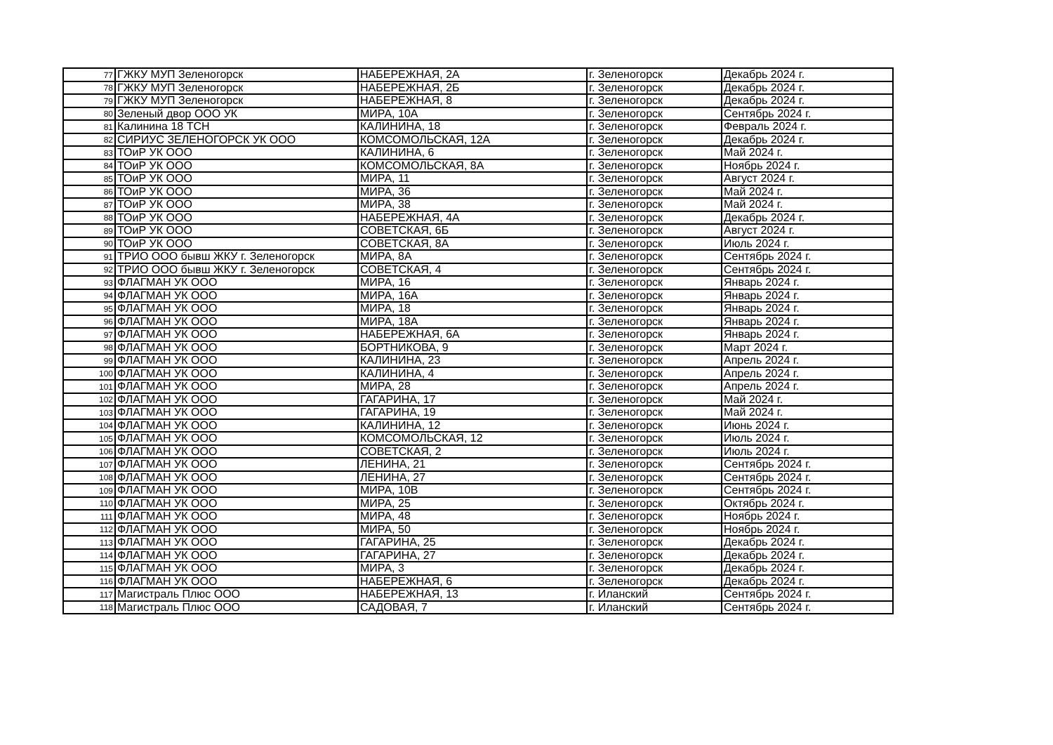| 77 | ГЖКУ МУП Зеленогорск | НАБЕРЕЖНАЯ, 2А | г. Зеленогорск | Декабрь 2024 г. |
| 78 | ГЖКУ МУП Зеленогорск | НАБЕРЕЖНАЯ, 2Б | г. Зеленогорск | Декабрь 2024 г. |
| 79 | ГЖКУ МУП Зеленогорск | НАБЕРЕЖНАЯ, 8 | г. Зеленогорск | Декабрь 2024 г. |
| 80 | Зеленый двор ООО УК | МИРА, 10А | г. Зеленогорск | Сентябрь 2024 г. |
| 81 | Калинина 18 ТСН | КАЛИНИНА, 18 | г. Зеленогорск | Февраль 2024 г. |
| 82 | СИРИУС ЗЕЛЕНОГОРСК УК ООО | КОМСОМОЛЬСКАЯ, 12А | г. Зеленогорск | Декабрь 2024 г. |
| 83 | ТОиР УК ООО | КАЛИНИНА, 6 | г. Зеленогорск | Май 2024 г. |
| 84 | ТОиР УК ООО | КОМСОМОЛЬСКАЯ, 8А | г. Зеленогорск | Ноябрь 2024 г. |
| 85 | ТОиР УК ООО | МИРА, 11 | г. Зеленогорск | Август 2024 г. |
| 86 | ТОиР УК ООО | МИРА, 36 | г. Зеленогорск | Май 2024 г. |
| 87 | ТОиР УК ООО | МИРА, 38 | г. Зеленогорск | Май 2024 г. |
| 88 | ТОиР УК ООО | НАБЕРЕЖНАЯ, 4А | г. Зеленогорск | Декабрь 2024 г. |
| 89 | ТОиР УК ООО | СОВЕТСКАЯ, 6Б | г. Зеленогорск | Август 2024 г. |
| 90 | ТОиР УК ООО | СОВЕТСКАЯ, 8А | г. Зеленогорск | Июль 2024 г. |
| 91 | ТРИО ООО бывш ЖКУ г. Зеленогорск | МИРА, 8А | г. Зеленогорск | Сентябрь 2024 г. |
| 92 | ТРИО ООО бывш ЖКУ г. Зеленогорск | СОВЕТСКАЯ, 4 | г. Зеленогорск | Сентябрь 2024 г. |
| 93 | ФЛАГМАН УК ООО | МИРА, 16 | г. Зеленогорск | Январь 2024 г. |
| 94 | ФЛАГМАН УК ООО | МИРА, 16А | г. Зеленогорск | Январь 2024 г. |
| 95 | ФЛАГМАН УК ООО | МИРА, 18 | г. Зеленогорск | Январь 2024 г. |
| 96 | ФЛАГМАН УК ООО | МИРА, 18А | г. Зеленогорск | Январь 2024 г. |
| 97 | ФЛАГМАН УК ООО | НАБЕРЕЖНАЯ, 6А | г. Зеленогорск | Январь 2024 г. |
| 98 | ФЛАГМАН УК ООО | БОРТНИКОВА, 9 | г. Зеленогорск | Март 2024 г. |
| 99 | ФЛАГМАН УК ООО | КАЛИНИНА, 23 | г. Зеленогорск | Апрель 2024 г. |
| 100 | ФЛАГМАН УК ООО | КАЛИНИНА, 4 | г. Зеленогорск | Апрель 2024 г. |
| 101 | ФЛАГМАН УК ООО | МИРА, 28 | г. Зеленогорск | Апрель 2024 г. |
| 102 | ФЛАГМАН УК ООО | ГАГАРИНА, 17 | г. Зеленогорск | Май 2024 г. |
| 103 | ФЛАГМАН УК ООО | ГАГАРИНА, 19 | г. Зеленогорск | Май 2024 г. |
| 104 | ФЛАГМАН УК ООО | КАЛИНИНА, 12 | г. Зеленогорск | Июнь 2024 г. |
| 105 | ФЛАГМАН УК ООО | КОМСОМОЛЬСКАЯ, 12 | г. Зеленогорск | Июль 2024 г. |
| 106 | ФЛАГМАН УК ООО | СОВЕТСКАЯ, 2 | г. Зеленогорск | Июль 2024 г. |
| 107 | ФЛАГМАН УК ООО | ЛЕНИНА, 21 | г. Зеленогорск | Сентябрь 2024 г. |
| 108 | ФЛАГМАН УК ООО | ЛЕНИНА, 27 | г. Зеленогорск | Сентябрь 2024 г. |
| 109 | ФЛАГМАН УК ООО | МИРА, 10В | г. Зеленогорск | Сентябрь 2024 г. |
| 110 | ФЛАГМАН УК ООО | МИРА, 25 | г. Зеленогорск | Октябрь 2024 г. |
| 111 | ФЛАГМАН УК ООО | МИРА, 48 | г. Зеленогорск | Ноябрь 2024 г. |
| 112 | ФЛАГМАН УК ООО | МИРА, 50 | г. Зеленогорск | Ноябрь 2024 г. |
| 113 | ФЛАГМАН УК ООО | ГАГАРИНА, 25 | г. Зеленогорск | Декабрь 2024 г. |
| 114 | ФЛАГМАН УК ООО | ГАГАРИНА, 27 | г. Зеленогорск | Декабрь 2024 г. |
| 115 | ФЛАГМАН УК ООО | МИРА, 3 | г. Зеленогорск | Декабрь 2024 г. |
| 116 | ФЛАГМАН УК ООО | НАБЕРЕЖНАЯ, 6 | г. Зеленогорск | Декабрь 2024 г. |
| 117 | Магистраль Плюс ООО | НАБЕРЕЖНАЯ, 13 | г. Иланский | Сентябрь 2024 г. |
| 118 | Магистраль Плюс ООО | САДОВАЯ, 7 | г. Иланский | Сентябрь 2024 г. |